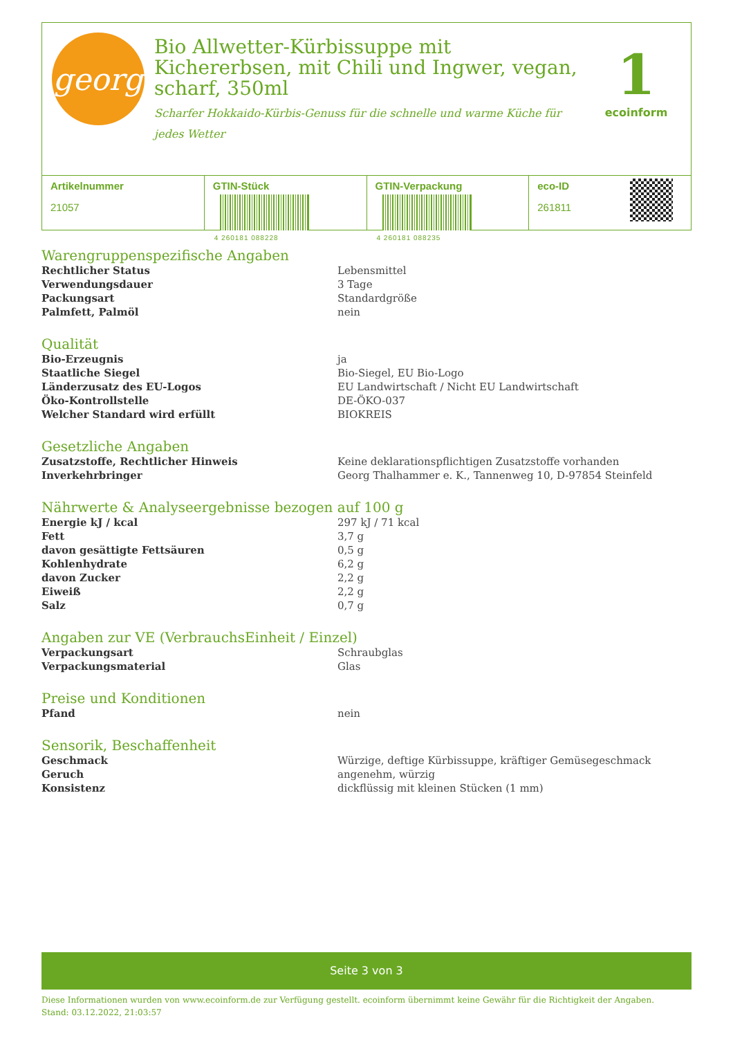georg
Bio Allwetter-Kürbissuppe mit Kichererbsen, mit Chili und Ingwer, vegan, scharf, 350ml
Scharfer Hokkaido-Kürbis-Genuss für die schnelle und warme Küche für jedes Wetter
1
ecoinform
Artikelnummer
21057
GTIN-Stück
4 260181 088228
GTIN-Verpackung
4 260181 088235
eco-ID
261811
Warengruppenspezifische Angaben
| Rechtlicher Status | Lebensmittel |
| Verwendungsdauer | 3 Tage |
| Packungsart | Standardgröße |
| Palmfett, Palmöl | nein |
Qualität
| Bio-Erzeugnis | ja |
| Staatliche Siegel | Bio-Siegel, EU Bio-Logo |
| Länderzusatz des EU-Logos | EU Landwirtschaft / Nicht EU Landwirtschaft |
| Öko-Kontrollstelle | DE-ÖKO-037 |
| Welcher Standard wird erfüllt | BIOKREIS |
Gesetzliche Angaben
| Zusatzstoffe, Rechtlicher Hinweis | Keine deklarationspflichtigen Zusatzstoffe vorhanden |
| Inverkehrbringer | Georg Thalhammer e. K., Tannenweg 10, D-97854 Steinfeld |
Nährwerte & Analyseergebnisse bezogen auf 100 g
| Energie kJ / kcal | 297 kJ / 71 kcal |
| Fett | 3,7 g |
| davon gesättigte Fettsäuren | 0,5 g |
| Kohlenhydrate | 6,2 g |
| davon Zucker | 2,2 g |
| Eiweiß | 2,2 g |
| Salz | 0,7 g |
Angaben zur VE (VerbrauchsEinheit / Einzel)
| Verpackungsart | Schraubglas |
| Verpackungsmaterial | Glas |
Preise und Konditionen
| Pfand | nein |
Sensorik, Beschaffenheit
| Geschmack | Würzige, deftige Kürbissuppe, kräftiger Gemüsegeschmack |
| Geruch | angenehm, würzig |
| Konsistenz | dickflüssig mit kleinen Stücken (1 mm) |
Seite 3 von 3
Diese Informationen wurden von www.ecoinform.de zur Verfügung gestellt. ecoinform übernimmt keine Gewähr für die Richtigkeit der Angaben.
Stand: 03.12.2022, 21:03:57